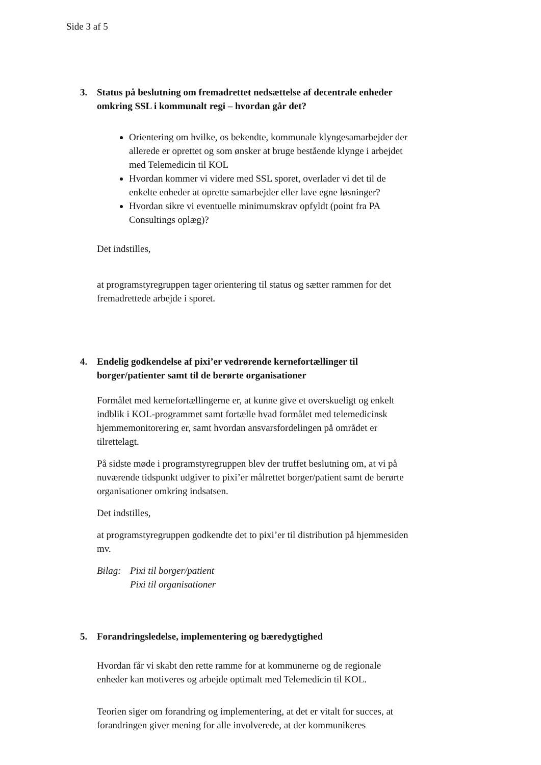Side 3 af 5
3.
Status på beslutning om fremadrettet nedsættelse af decentrale enheder omkring SSL i kommunalt regi – hvordan går det?
Orientering om hvilke, os bekendte, kommunale klyngesamarbejder der allerede er oprettet og som ønsker at bruge bestående klynge i arbejdet med Telemedicin til KOL
Hvordan kommer vi videre med SSL sporet, overlader vi det til de enkelte enheder at oprette samarbejder eller lave egne løsninger?
Hvordan sikre vi eventuelle minimumskrav opfyldt (point fra PA Consultings oplæg)?
Det indstilles,
at programstyregruppen tager orientering til status og sætter rammen for det fremadrettede arbejde i sporet.
4.
Endelig godkendelse af pixi’er vedrørende kernefortællinger til borger/patienter samt til de berørte organisationer
Formålet med kernefortællingerne er, at kunne give et overskueligt og enkelt indblik i KOL-programmet samt fortælle hvad formålet med telemedicinsk hjemmemonitorering er, samt hvordan ansvarsfordelingen på området er tilrettelagt.
På sidste møde i programstyregruppen blev der truffet beslutning om, at vi på nuværende tidspunkt udgiver to pixi’er målrettet borger/patient samt de berørte organisationer omkring indsatsen.
Det indstilles,
at programstyregruppen godkendte det to pixi’er til distribution på hjemmesiden mv.
Bilag: Pixi til borger/patient
Pixi til organisationer
5.
Forandringsledelse, implementering og bæredygtighed
Hvordan får vi skabt den rette ramme for at kommunerne og de regionale enheder kan motiveres og arbejde optimalt med Telemedicin til KOL.
Teorien siger om forandring og implementering, at det er vitalt for succes, at forandringen giver mening for alle involverede, at der kommunikeres